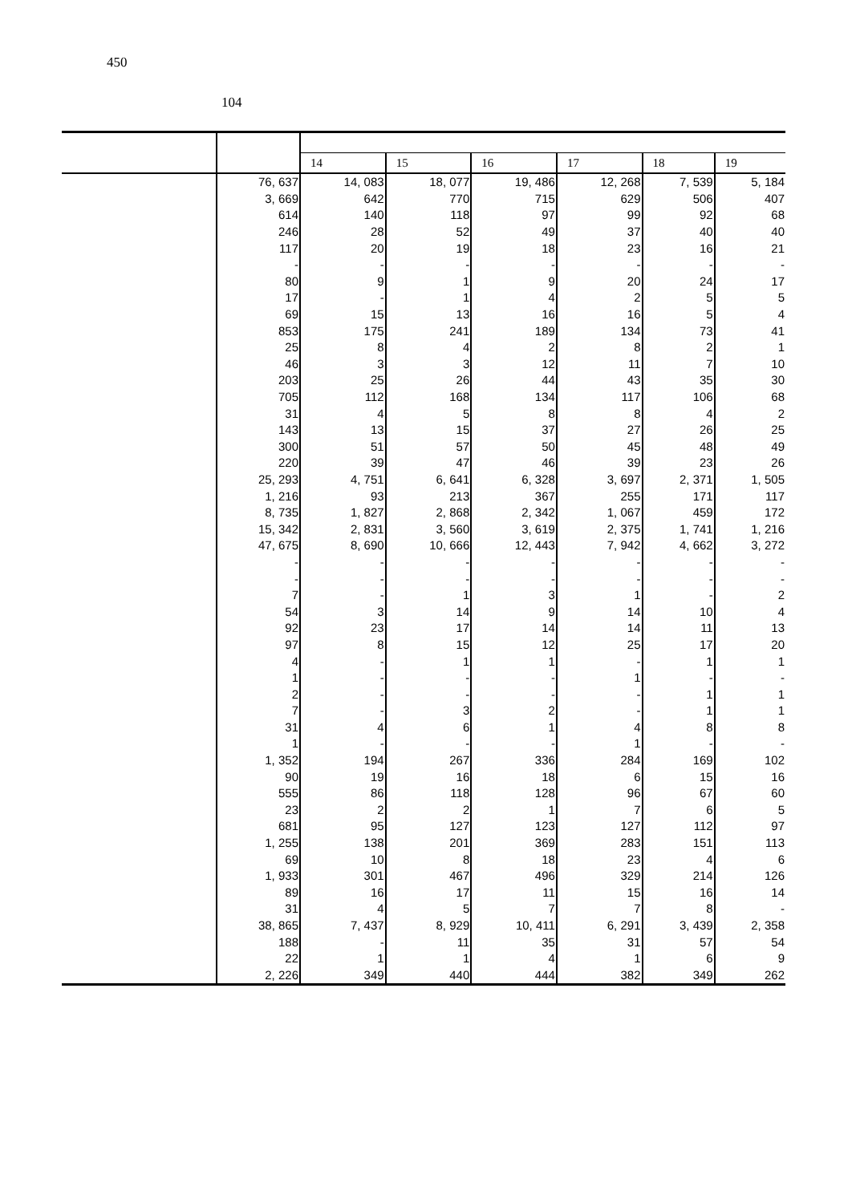450
104
| | | 14 | 15 | 16 | 17 | 18 | 19 |
| | 76, 637 | 14, 083 | 18, 077 | 19, 486 | 12, 268 | 7, 539 | 5, 184 |
| | 3, 669 | 642 | 770 | 715 | 629 | 506 | 407 |
| | 614 | 140 | 118 | 97 | 99 | 92 | 68 |
| | 246 | 28 | 52 | 49 | 37 | 40 | 40 |
| | 117 | 20 | 19 | 18 | 23 | 16 | 21 |
| | - | - | - | - | - | - | - |
| | 80 | 9 | 1 | 9 | 20 | 24 | 17 |
| | 17 | - | 1 | 4 | 2 | 5 | 5 |
| | 69 | 15 | 13 | 16 | 16 | 5 | 4 |
| | 853 | 175 | 241 | 189 | 134 | 73 | 41 |
| | 25 | 8 | 4 | 2 | 8 | 2 | 1 |
| | 46 | 3 | 3 | 12 | 11 | 7 | 10 |
| | 203 | 25 | 26 | 44 | 43 | 35 | 30 |
| | 705 | 112 | 168 | 134 | 117 | 106 | 68 |
| | 31 | 4 | 5 | 8 | 8 | 4 | 2 |
| | 143 | 13 | 15 | 37 | 27 | 26 | 25 |
| | 300 | 51 | 57 | 50 | 45 | 48 | 49 |
| | 220 | 39 | 47 | 46 | 39 | 23 | 26 |
| | 25, 293 | 4, 751 | 6, 641 | 6, 328 | 3, 697 | 2, 371 | 1, 505 |
| | 1, 216 | 93 | 213 | 367 | 255 | 171 | 117 |
| | 8, 735 | 1, 827 | 2, 868 | 2, 342 | 1, 067 | 459 | 172 |
| | 15, 342 | 2, 831 | 3, 560 | 3, 619 | 2, 375 | 1, 741 | 1, 216 |
| | 47, 675 | 8, 690 | 10, 666 | 12, 443 | 7, 942 | 4, 662 | 3, 272 |
| | - | - | - | - | - | - | - |
| | - | - | - | - | - | - | - |
| | 7 | - | 1 | 3 | 1 | - | 2 |
| | 54 | 3 | 14 | 9 | 14 | 10 | 4 |
| | 92 | 23 | 17 | 14 | 14 | 11 | 13 |
| | 97 | 8 | 15 | 12 | 25 | 17 | 20 |
| | 4 | - | 1 | 1 | - | 1 | 1 |
| | 1 | - | - | - | 1 | - | - |
| | 2 | - | - | - | - | 1 | 1 |
| | 7 | - | 3 | 2 | - | 1 | 1 |
| | 31 | 4 | 6 | 1 | 4 | 8 | 8 |
| | 1 | - | - | - | 1 | - | - |
| | 1, 352 | 194 | 267 | 336 | 284 | 169 | 102 |
| | 90 | 19 | 16 | 18 | 6 | 15 | 16 |
| | 555 | 86 | 118 | 128 | 96 | 67 | 60 |
| | 23 | 2 | 2 | 1 | 7 | 6 | 5 |
| | 681 | 95 | 127 | 123 | 127 | 112 | 97 |
| | 1, 255 | 138 | 201 | 369 | 283 | 151 | 113 |
| | 69 | 10 | 8 | 18 | 23 | 4 | 6 |
| | 1, 933 | 301 | 467 | 496 | 329 | 214 | 126 |
| | 89 | 16 | 17 | 11 | 15 | 16 | 14 |
| | 31 | 4 | 5 | 7 | 7 | 8 | - |
| | 38, 865 | 7, 437 | 8, 929 | 10, 411 | 6, 291 | 3, 439 | 2, 358 |
| | 188 | - | 11 | 35 | 31 | 57 | 54 |
| | 22 | 1 | 1 | 4 | 1 | 6 | 9 |
| | 2, 226 | 349 | 440 | 444 | 382 | 349 | 262 |